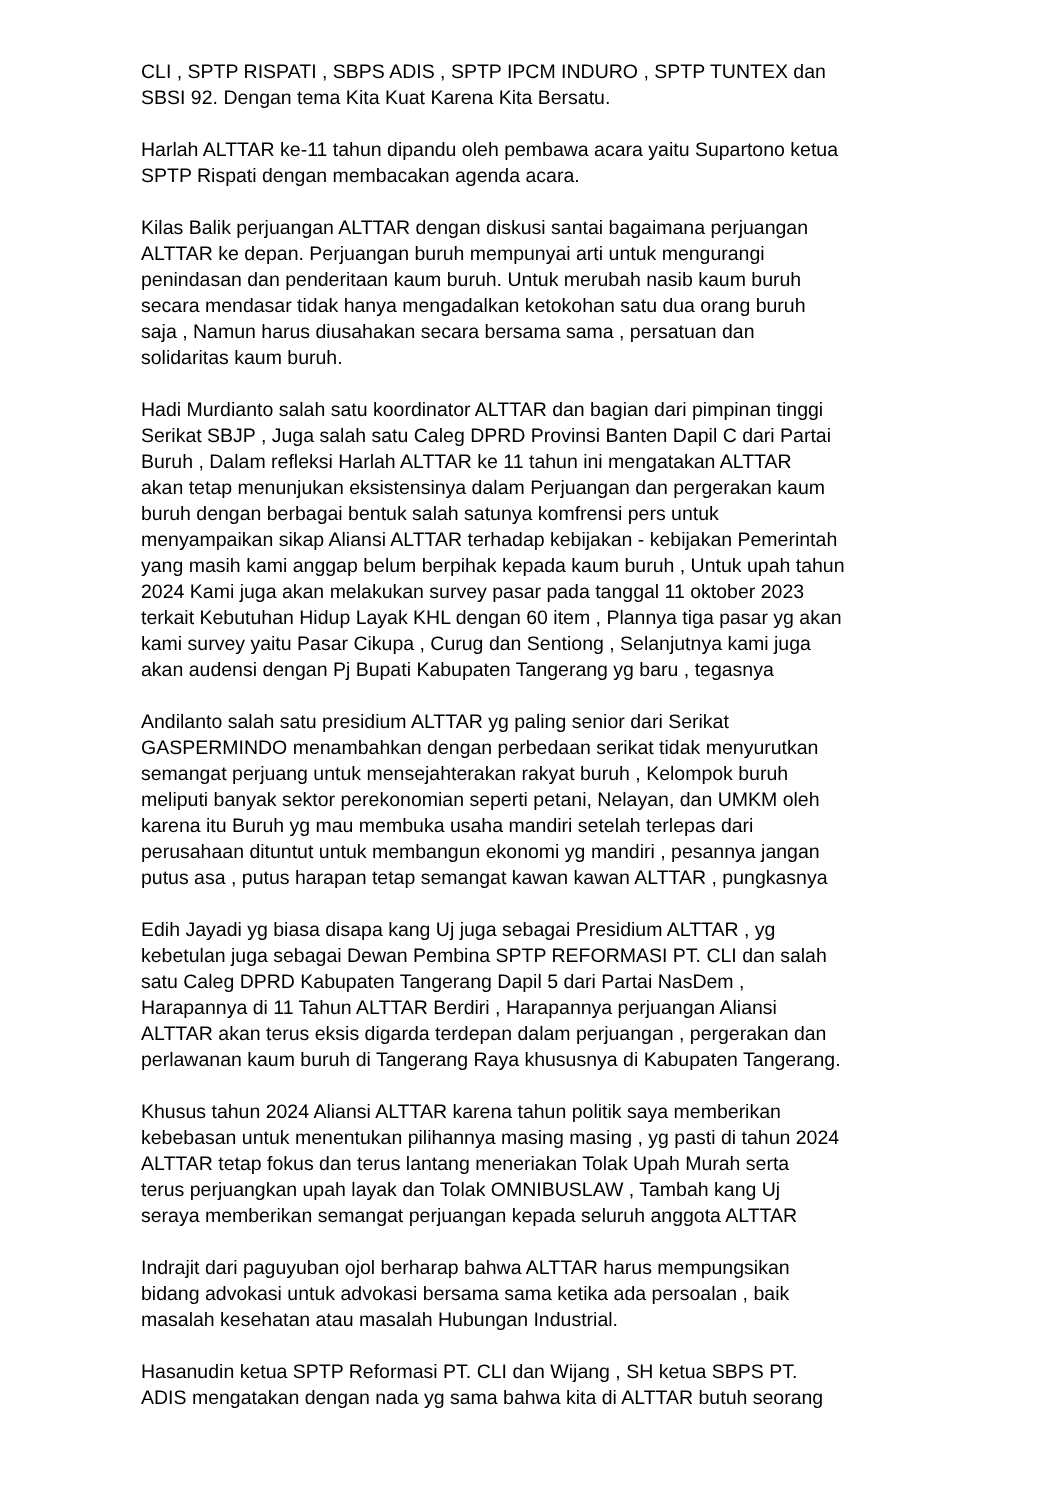CLI , SPTP RISPATI , SBPS ADIS , SPTP IPCM INDURO , SPTP TUNTEX dan SBSI 92. Dengan tema Kita Kuat Karena Kita Bersatu.
Harlah ALTTAR ke-11 tahun dipandu oleh pembawa acara yaitu Supartono ketua SPTP Rispati dengan membacakan agenda acara.
Kilas Balik perjuangan ALTTAR dengan diskusi santai bagaimana perjuangan ALTTAR ke depan. Perjuangan buruh mempunyai arti untuk mengurangi penindasan dan penderitaan kaum buruh. Untuk merubah nasib kaum buruh secara mendasar tidak hanya mengadalkan ketokohan satu dua orang buruh saja , Namun harus diusahakan secara bersama sama , persatuan dan solidaritas kaum buruh.
Hadi Murdianto salah satu koordinator ALTTAR dan bagian dari pimpinan tinggi Serikat SBJP , Juga salah satu Caleg DPRD Provinsi Banten Dapil C dari Partai Buruh , Dalam refleksi Harlah ALTTAR ke 11 tahun ini mengatakan ALTTAR akan tetap menunjukan eksistensinya dalam Perjuangan dan pergerakan kaum buruh dengan berbagai bentuk salah satunya komfrensi pers untuk menyampaikan sikap Aliansi ALTTAR terhadap kebijakan - kebijakan Pemerintah yang masih kami anggap belum berpihak kepada kaum buruh , Untuk upah tahun 2024 Kami juga akan melakukan survey pasar pada tanggal 11 oktober 2023 terkait Kebutuhan Hidup Layak KHL dengan 60 item , Plannya tiga pasar yg akan kami survey yaitu Pasar Cikupa , Curug dan Sentiong , Selanjutnya kami juga akan audensi dengan Pj Bupati Kabupaten Tangerang yg baru , tegasnya
Andilanto salah satu presidium ALTTAR yg paling senior dari Serikat GASPERMINDO menambahkan dengan perbedaan serikat tidak menyurutkan semangat perjuang untuk mensejahterakan rakyat buruh , Kelompok buruh meliputi banyak sektor perekonomian seperti petani, Nelayan, dan UMKM oleh karena itu Buruh yg mau membuka usaha mandiri setelah terlepas dari perusahaan dituntut untuk membangun ekonomi yg mandiri , pesannya jangan putus asa , putus harapan tetap semangat kawan kawan ALTTAR , pungkasnya
Edih Jayadi yg biasa disapa kang Uj juga sebagai Presidium ALTTAR , yg kebetulan juga sebagai Dewan Pembina SPTP REFORMASI PT. CLI dan salah satu Caleg DPRD Kabupaten Tangerang Dapil 5 dari Partai NasDem , Harapannya di 11 Tahun ALTTAR Berdiri , Harapannya perjuangan Aliansi ALTTAR akan terus eksis digarda terdepan dalam perjuangan , pergerakan dan perlawanan kaum buruh di Tangerang Raya khususnya di Kabupaten Tangerang.
Khusus tahun 2024 Aliansi ALTTAR karena tahun politik saya memberikan kebebasan untuk menentukan pilihannya masing masing , yg pasti di tahun 2024 ALTTAR tetap fokus dan terus lantang meneriakan Tolak Upah Murah serta terus perjuangkan upah layak dan Tolak OMNIBUSLAW , Tambah kang Uj seraya memberikan semangat perjuangan kepada seluruh anggota ALTTAR
Indrajit dari paguyuban ojol berharap bahwa ALTTAR harus mempungsikan bidang advokasi untuk advokasi bersama sama ketika ada persoalan , baik masalah kesehatan atau masalah Hubungan Industrial.
Hasanudin ketua SPTP Reformasi PT. CLI dan Wijang , SH ketua SBPS PT. ADIS mengatakan dengan nada yg sama bahwa kita di ALTTAR butuh seorang